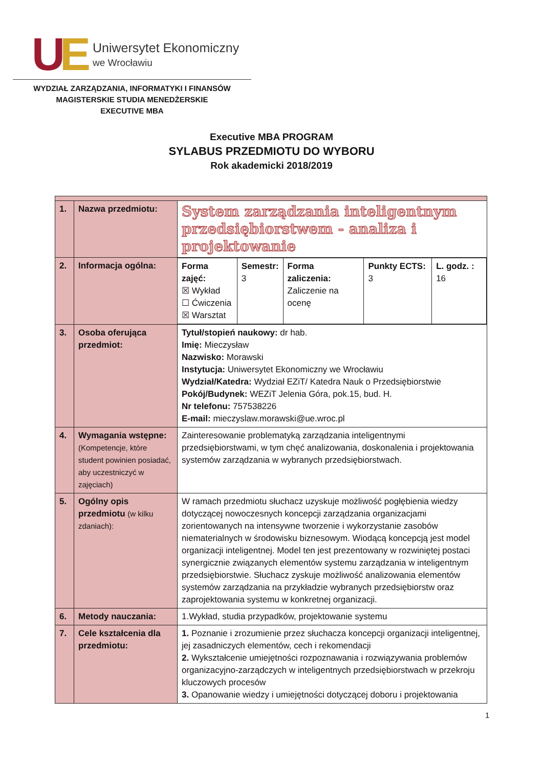UE
Uniwersytet Ekonomiczny
we Wrocławiu
WYDZIAŁ ZARZĄDZANIA, INFORMATYKI I FINANSÓW
MAGISTERSKIE STUDIA MENEDŻERSKIE
EXECUTIVE MBA
Executive MBA PROGRAM
SYLABUS PRZEDMIOTU DO WYBORU
Rok akademicki 2018/2019
| 1. | Nazwa przedmiotu: | System zarządzania inteligentnym przedsiębiorstwem - analiza i projektowanie |
| 2. | Informacja ogólna: | / Forma zajęć: ☒ Wykład ☐ Ćwiczenia ☒ Warsztat / Semestr: 3 / Forma zaliczenia: Zaliczenie na ocenę / Punkty ECTS: 3 / L. godz. : 16 / |
| 3. | Osoba oferująca przedmiot: | Tytuł/stopień naukowy: dr hab. Imię: Mieczysław Nazwisko: Morawski Instytucja: Uniwersytet Ekonomiczny we Wrocławiu Wydział/Katedra: Wydział EZiT/ Katedra Nauk o Przedsiębiorstwie Pokój/Budynek: WEZiT Jelenia Góra, pok.15, bud. H. Nr telefonu: 757538226 E-mail: mieczyslaw.morawski@ue.wroc.pl |
| 4. | Wymagania wstępne: (Kompetencje, które student powinien posiadać, aby uczestniczyć w zajęciach) | Zainteresowanie problematyką zarządzania inteligentnymi przedsiębiorstwami, w tym chęć analizowania, doskonalenia i projektowania systemów zarządzania w wybranych przedsiębiorstwach. |
| 5. | Ogólny opis przedmiotu (w kilku zdaniach): | W ramach przedmiotu słuchacz uzyskuje możliwość pogłębienia wiedzy dotyczącej nowoczesnych koncepcji zarządzania organizacjami zorientowanych na intensywne tworzenie i wykorzystanie zasobów niematerialnych w środowisku biznesowym. Wiodącą koncepcją jest model organizacji inteligentnej. Model ten jest prezentowany w rozwiniętej postaci synergicznie związanych elementów systemu zarządzania w inteligentnym przedsiębiorstwie. Słuchacz zyskuje możliwość analizowania elementów systemów zarządzania na przykładzie wybranych przedsiębiorstw oraz zaprojektowania systemu w konkretnej organizacji. |
| 6. | Metody nauczania: | 1.Wykład, studia przypadków, projektowanie systemu |
| 7. | Cele kształcenia dla przedmiotu: | 1. Poznanie i zrozumienie przez słuchacza koncepcji organizacji inteligentnej, jej zasadniczych elementów, cech i rekomendacji 2. Wykształcenie umiejętności rozpoznawania i rozwiązywania problemów organizacyjno-zarządczych w inteligentnych przedsiębiorstwach w przekroju kluczowych procesów 3. Opanowanie wiedzy i umiejętności dotyczącej doboru i projektowania |
1